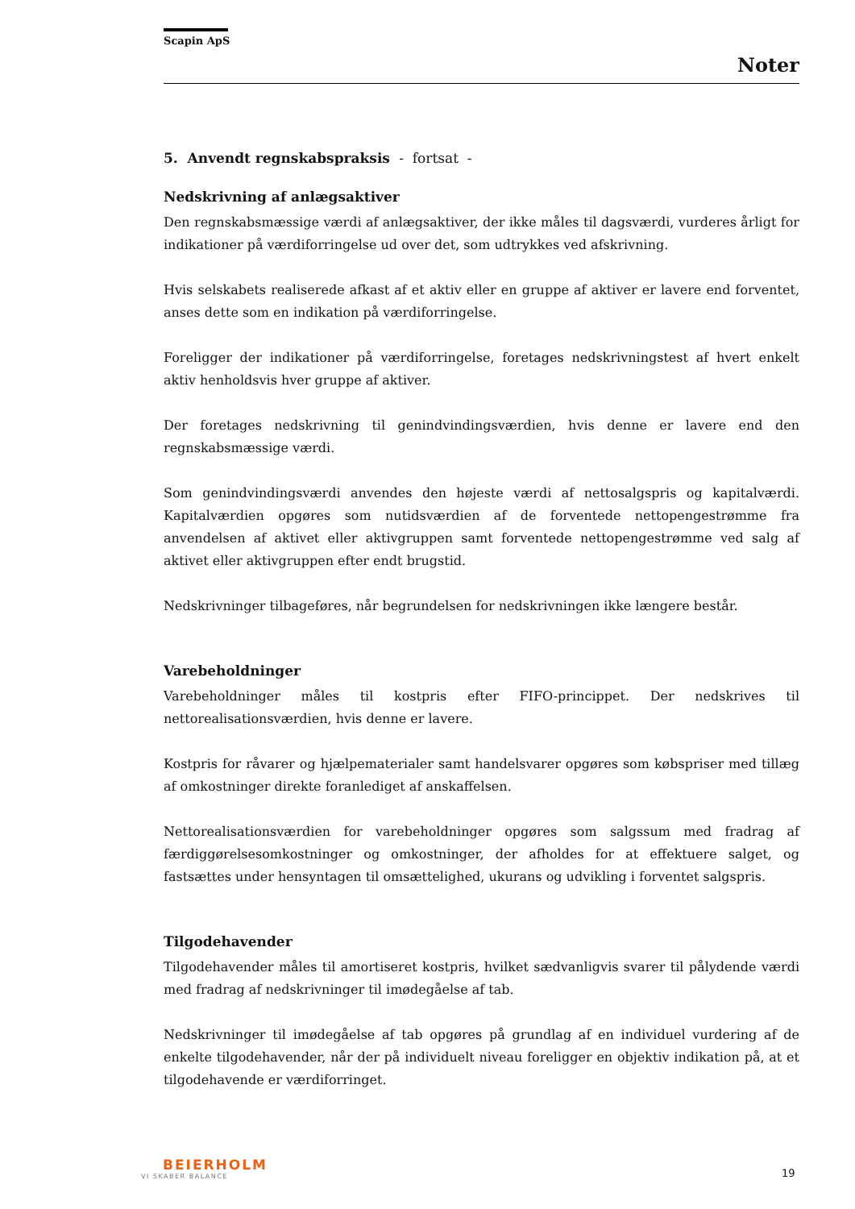Scapin ApS
Noter
5. Anvendt regnskabspraksis - fortsat -
Nedskrivning af anlægsaktiver
Den regnskabsmæssige værdi af anlægsaktiver, der ikke måles til dagsværdi, vurderes årligt for indikationer på værdiforringelse ud over det, som udtrykkes ved afskrivning.
Hvis selskabets realiserede afkast af et aktiv eller en gruppe af aktiver er lavere end forventet, anses dette som en indikation på værdiforringelse.
Foreligger der indikationer på værdiforringelse, foretages nedskrivningstest af hvert enkelt aktiv henholdsvis hver gruppe af aktiver.
Der foretages nedskrivning til genindvindingsværdien, hvis denne er lavere end den regnskabsmæssige værdi.
Som genindvindingsværdi anvendes den højeste værdi af nettosalgspris og kapitalværdi. Kapitalværdien opgøres som nutidsværdien af de forventede nettopengestrømme fra anvendelsen af aktivet eller aktivgruppen samt forventede nettopengestrømme ved salg af aktivet eller aktivgruppen efter endt brugstid.
Nedskrivninger tilbageføres, når begrundelsen for nedskrivningen ikke længere består.
Varebeholdninger
Varebeholdninger måles til kostpris efter FIFO-princippet. Der nedskrives til nettorealisationsværdien, hvis denne er lavere.
Kostpris for råvarer og hjælpematerialer samt handelsvarer opgøres som købspriser med tillæg af omkostninger direkte foranlediget af anskaffelsen.
Nettorealisationsværdien for varebeholdninger opgøres som salgssum med fradrag af færdiggørelsesomkostninger og omkostninger, der afholdes for at effektuere salget, og fastsættes under hensyntagen til omsættelighed, ukurans og udvikling i forventet salgspris.
Tilgodehavender
Tilgodehavender måles til amortiseret kostpris, hvilket sædvanligvis svarer til pålydende værdi med fradrag af nedskrivninger til imødegåelse af tab.
Nedskrivninger til imødegåelse af tab opgøres på grundlag af en individuel vurdering af de enkelte tilgodehavender, når der på individuelt niveau foreligger en objektiv indikation på, at et tilgodehavende er værdiforringet.
BEIERHOLM
VI SKABER BALANCE
19